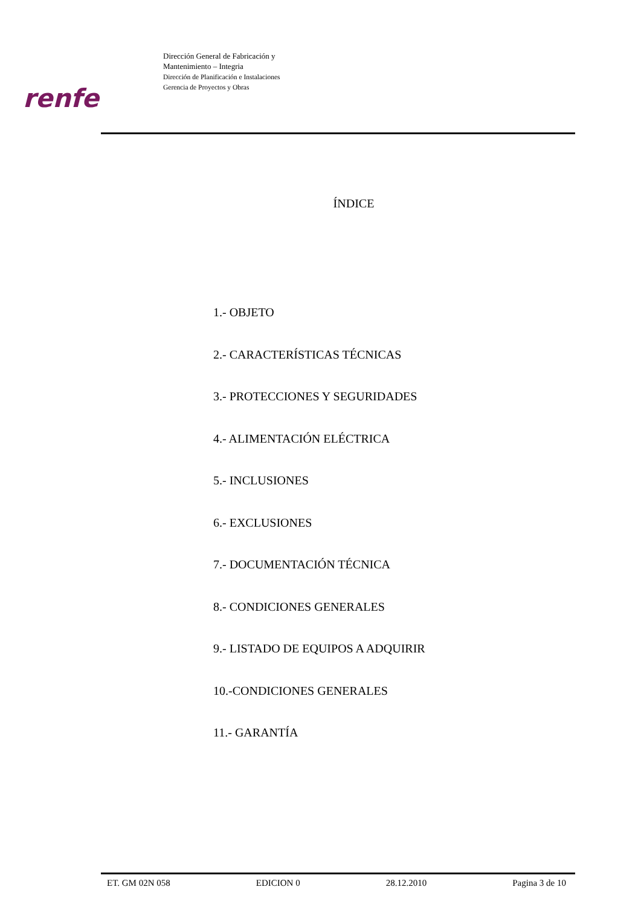Dirección General de Fabricación y
Mantenimiento – Integria
Dirección de Planificación e Instalaciones
Gerencia de Proyectos y Obras
renfe
ÍNDICE
1.- OBJETO
2.- CARACTERÍSTICAS TÉCNICAS
3.- PROTECCIONES Y SEGURIDADES
4.- ALIMENTACIÓN ELÉCTRICA
5.- INCLUSIONES
6.- EXCLUSIONES
7.- DOCUMENTACIÓN TÉCNICA
8.- CONDICIONES GENERALES
9.- LISTADO DE EQUIPOS A ADQUIRIR
10.-CONDICIONES GENERALES
11.- GARANTÍA
ET. GM 02N 058 EDICION 0 28.12.2010 Pagina 3 de 10